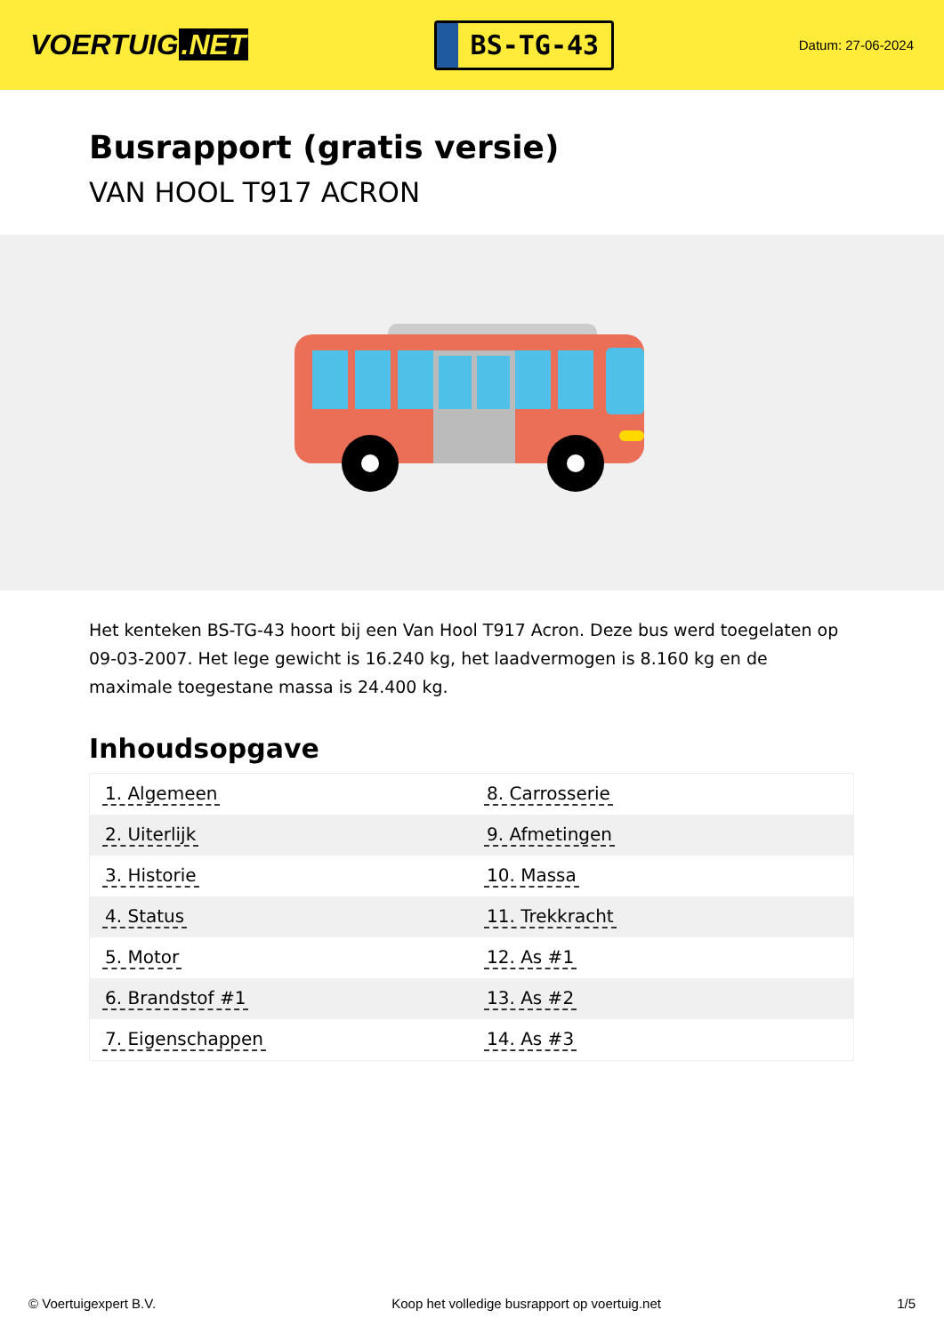VOERTUIG.NET
BS-TG-43
Datum: 27-06-2024
Busrapport (gratis versie)
VAN HOOL T917 ACRON
Het kenteken BS-TG-43 hoort bij een Van Hool T917 Acron. Deze bus werd toegelaten op 09-03-2007. Het lege gewicht is 16.240 kg, het laadvermogen is 8.160 kg en de maximale toegestane massa is 24.400 kg.
Inhoudsopgave
| 1. Algemeen | 8. Carrosserie |
| 2. Uiterlijk | 9. Afmetingen |
| 3. Historie | 10. Massa |
| 4. Status | 11. Trekkracht |
| 5. Motor | 12. As #1 |
| 6. Brandstof #1 | 13. As #2 |
| 7. Eigenschappen | 14. As #3 |
© Voertuigexpert B.V. Koop het volledige busrapport op voertuig.net 1/5